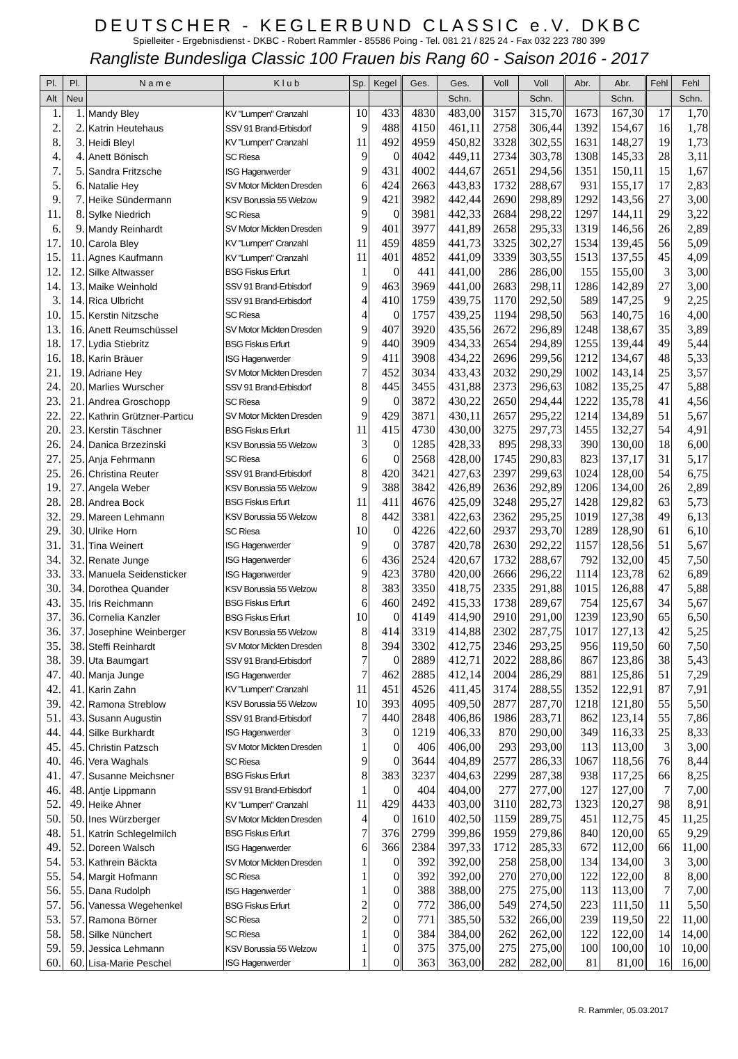DEUTSCHER - KEGLERBUND CLASSIC e.V. DKBC
Spielleiter - Ergebnisdienst - DKBC - Robert Rammler - 85586 Poing - Tel. 081 21 / 825 24 - Fax 032 223 780 399
Rangliste Bundesliga Classic 100 Frauen bis Rang 60 - Saison 2016 - 2017
| Pl. | Pl. | N a m e | K l u b | Sp. | Kegel | Ges. | Ges. | Voll | Voll | Abr. | Abr. | Fehl | Fehl |
| --- | --- | --- | --- | --- | --- | --- | --- | --- | --- | --- | --- | --- | --- |
| Alt | Neu | | | | | | Schn. | | Schn. | | Schn. | | Schn. |
| 1. | 1. | Mandy Bley | KV "Lumpen" Cranzahl | 10 | 433 | 4830 | 483,00 | 3157 | 315,70 | 1673 | 167,30 | 17 | 1,70 |
| 2. | 2. | Katrin Heutehaus | SSV 91 Brand-Erbisdorf | 9 | 488 | 4150 | 461,11 | 2758 | 306,44 | 1392 | 154,67 | 16 | 1,78 |
| 8. | 3. | Heidi Bleyl | KV "Lumpen" Cranzahl | 11 | 492 | 4959 | 450,82 | 3328 | 302,55 | 1631 | 148,27 | 19 | 1,73 |
| 4. | 4. | Anett Bönisch | SC Riesa | 9 | 0 | 4042 | 449,11 | 2734 | 303,78 | 1308 | 145,33 | 28 | 3,11 |
| 7. | 5. | Sandra Fritzsche | ISG Hagenwerder | 9 | 431 | 4002 | 444,67 | 2651 | 294,56 | 1351 | 150,11 | 15 | 1,67 |
| 5. | 6. | Natalie Hey | SV Motor Mickten Dresden | 6 | 424 | 2663 | 443,83 | 1732 | 288,67 | 931 | 155,17 | 17 | 2,83 |
| 9. | 7. | Heike Sündermann | KSV Borussia 55 Welzow | 9 | 421 | 3982 | 442,44 | 2690 | 298,89 | 1292 | 143,56 | 27 | 3,00 |
| 11. | 8. | Sylke Niedrich | SC Riesa | 9 | 0 | 3981 | 442,33 | 2684 | 298,22 | 1297 | 144,11 | 29 | 3,22 |
| 6. | 9. | Mandy Reinhardt | SV Motor Mickten Dresden | 9 | 401 | 3977 | 441,89 | 2658 | 295,33 | 1319 | 146,56 | 26 | 2,89 |
| 17. | 10. | Carola Bley | KV "Lumpen" Cranzahl | 11 | 459 | 4859 | 441,73 | 3325 | 302,27 | 1534 | 139,45 | 56 | 5,09 |
| 15. | 11. | Agnes Kaufmann | KV "Lumpen" Cranzahl | 11 | 401 | 4852 | 441,09 | 3339 | 303,55 | 1513 | 137,55 | 45 | 4,09 |
| 12. | 12. | Silke Altwasser | BSG Fiskus Erfurt | 1 | 0 | 441 | 441,00 | 286 | 286,00 | 155 | 155,00 | 3 | 3,00 |
| 14. | 13. | Maike Weinhold | SSV 91 Brand-Erbisdorf | 9 | 463 | 3969 | 441,00 | 2683 | 298,11 | 1286 | 142,89 | 27 | 3,00 |
| 3. | 14. | Rica Ulbricht | SSV 91 Brand-Erbisdorf | 4 | 410 | 1759 | 439,75 | 1170 | 292,50 | 589 | 147,25 | 9 | 2,25 |
| 10. | 15. | Kerstin Nitzsche | SC Riesa | 4 | 0 | 1757 | 439,25 | 1194 | 298,50 | 563 | 140,75 | 16 | 4,00 |
| 13. | 16. | Anett Reumschüssel | SV Motor Mickten Dresden | 9 | 407 | 3920 | 435,56 | 2672 | 296,89 | 1248 | 138,67 | 35 | 3,89 |
| 18. | 17. | Lydia Stiebritz | BSG Fiskus Erfurt | 9 | 440 | 3909 | 434,33 | 2654 | 294,89 | 1255 | 139,44 | 49 | 5,44 |
| 16. | 18. | Karin Bräuer | ISG Hagenwerder | 9 | 411 | 3908 | 434,22 | 2696 | 299,56 | 1212 | 134,67 | 48 | 5,33 |
| 21. | 19. | Adriane Hey | SV Motor Mickten Dresden | 7 | 452 | 3034 | 433,43 | 2032 | 290,29 | 1002 | 143,14 | 25 | 3,57 |
| 24. | 20. | Marlies Wurscher | SSV 91 Brand-Erbisdorf | 8 | 445 | 3455 | 431,88 | 2373 | 296,63 | 1082 | 135,25 | 47 | 5,88 |
| 23. | 21. | Andrea Groschopp | SC Riesa | 9 | 0 | 3872 | 430,22 | 2650 | 294,44 | 1222 | 135,78 | 41 | 4,56 |
| 22. | 22. | Kathrin Grützner-Particu | SV Motor Mickten Dresden | 9 | 429 | 3871 | 430,11 | 2657 | 295,22 | 1214 | 134,89 | 51 | 5,67 |
| 20. | 23. | Kerstin Täschner | BSG Fiskus Erfurt | 11 | 415 | 4730 | 430,00 | 3275 | 297,73 | 1455 | 132,27 | 54 | 4,91 |
| 26. | 24. | Danica Brzezinski | KSV Borussia 55 Welzow | 3 | 0 | 1285 | 428,33 | 895 | 298,33 | 390 | 130,00 | 18 | 6,00 |
| 27. | 25. | Anja Fehrmann | SC Riesa | 6 | 0 | 2568 | 428,00 | 1745 | 290,83 | 823 | 137,17 | 31 | 5,17 |
| 25. | 26. | Christina Reuter | SSV 91 Brand-Erbisdorf | 8 | 420 | 3421 | 427,63 | 2397 | 299,63 | 1024 | 128,00 | 54 | 6,75 |
| 19. | 27. | Angela Weber | KSV Borussia 55 Welzow | 9 | 388 | 3842 | 426,89 | 2636 | 292,89 | 1206 | 134,00 | 26 | 2,89 |
| 28. | 28. | Andrea Bock | BSG Fiskus Erfurt | 11 | 411 | 4676 | 425,09 | 3248 | 295,27 | 1428 | 129,82 | 63 | 5,73 |
| 32. | 29. | Mareen Lehmann | KSV Borussia 55 Welzow | 8 | 442 | 3381 | 422,63 | 2362 | 295,25 | 1019 | 127,38 | 49 | 6,13 |
| 29. | 30. | Ulrike Horn | SC Riesa | 10 | 0 | 4226 | 422,60 | 2937 | 293,70 | 1289 | 128,90 | 61 | 6,10 |
| 31. | 31. | Tina Weinert | ISG Hagenwerder | 9 | 0 | 3787 | 420,78 | 2630 | 292,22 | 1157 | 128,56 | 51 | 5,67 |
| 34. | 32. | Renate Junge | ISG Hagenwerder | 6 | 436 | 2524 | 420,67 | 1732 | 288,67 | 792 | 132,00 | 45 | 7,50 |
| 33. | 33. | Manuela Seidensticker | ISG Hagenwerder | 9 | 423 | 3780 | 420,00 | 2666 | 296,22 | 1114 | 123,78 | 62 | 6,89 |
| 30. | 34. | Dorothea Quander | KSV Borussia 55 Welzow | 8 | 383 | 3350 | 418,75 | 2335 | 291,88 | 1015 | 126,88 | 47 | 5,88 |
| 43. | 35. | Iris Reichmann | BSG Fiskus Erfurt | 6 | 460 | 2492 | 415,33 | 1738 | 289,67 | 754 | 125,67 | 34 | 5,67 |
| 37. | 36. | Cornelia Kanzler | BSG Fiskus Erfurt | 10 | 0 | 4149 | 414,90 | 2910 | 291,00 | 1239 | 123,90 | 65 | 6,50 |
| 36. | 37. | Josephine Weinberger | KSV Borussia 55 Welzow | 8 | 414 | 3319 | 414,88 | 2302 | 287,75 | 1017 | 127,13 | 42 | 5,25 |
| 35. | 38. | Steffi Reinhardt | SV Motor Mickten Dresden | 8 | 394 | 3302 | 412,75 | 2346 | 293,25 | 956 | 119,50 | 60 | 7,50 |
| 38. | 39. | Uta Baumgart | SSV 91 Brand-Erbisdorf | 7 | 0 | 2889 | 412,71 | 2022 | 288,86 | 867 | 123,86 | 38 | 5,43 |
| 47. | 40. | Manja Junge | ISG Hagenwerder | 7 | 462 | 2885 | 412,14 | 2004 | 286,29 | 881 | 125,86 | 51 | 7,29 |
| 42. | 41. | Karin Zahn | KV "Lumpen" Cranzahl | 11 | 451 | 4526 | 411,45 | 3174 | 288,55 | 1352 | 122,91 | 87 | 7,91 |
| 39. | 42. | Ramona Streblow | KSV Borussia 55 Welzow | 10 | 393 | 4095 | 409,50 | 2877 | 287,70 | 1218 | 121,80 | 55 | 5,50 |
| 51. | 43. | Susann Augustin | SSV 91 Brand-Erbisdorf | 7 | 440 | 2848 | 406,86 | 1986 | 283,71 | 862 | 123,14 | 55 | 7,86 |
| 44. | 44. | Silke Burkhardt | ISG Hagenwerder | 3 | 0 | 1219 | 406,33 | 870 | 290,00 | 349 | 116,33 | 25 | 8,33 |
| 45. | 45. | Christin Patzsch | SV Motor Mickten Dresden | 1 | 0 | 406 | 406,00 | 293 | 293,00 | 113 | 113,00 | 3 | 3,00 |
| 40. | 46. | Vera Waghals | SC Riesa | 9 | 0 | 3644 | 404,89 | 2577 | 286,33 | 1067 | 118,56 | 76 | 8,44 |
| 41. | 47. | Susanne Meichsner | BSG Fiskus Erfurt | 8 | 383 | 3237 | 404,63 | 2299 | 287,38 | 938 | 117,25 | 66 | 8,25 |
| 46. | 48. | Antje Lippmann | SSV 91 Brand-Erbisdorf | 1 | 0 | 404 | 404,00 | 277 | 277,00 | 127 | 127,00 | 7 | 7,00 |
| 52. | 49. | Heike Ahner | KV "Lumpen" Cranzahl | 11 | 429 | 4433 | 403,00 | 3110 | 282,73 | 1323 | 120,27 | 98 | 8,91 |
| 50. | 50. | Ines Würzberger | SV Motor Mickten Dresden | 4 | 0 | 1610 | 402,50 | 1159 | 289,75 | 451 | 112,75 | 45 | 11,25 |
| 48. | 51. | Katrin Schlegelmilch | BSG Fiskus Erfurt | 7 | 376 | 2799 | 399,86 | 1959 | 279,86 | 840 | 120,00 | 65 | 9,29 |
| 49. | 52. | Doreen Walsch | ISG Hagenwerder | 6 | 366 | 2384 | 397,33 | 1712 | 285,33 | 672 | 112,00 | 66 | 11,00 |
| 54. | 53. | Kathrein Bäckta | SV Motor Mickten Dresden | 1 | 0 | 392 | 392,00 | 258 | 258,00 | 134 | 134,00 | 3 | 3,00 |
| 55. | 54. | Margit Hofmann | SC Riesa | 1 | 0 | 392 | 392,00 | 270 | 270,00 | 122 | 122,00 | 8 | 8,00 |
| 56. | 55. | Dana Rudolph | ISG Hagenwerder | 1 | 0 | 388 | 388,00 | 275 | 275,00 | 113 | 113,00 | 7 | 7,00 |
| 57. | 56. | Vanessa Wegehenkel | BSG Fiskus Erfurt | 2 | 0 | 772 | 386,00 | 549 | 274,50 | 223 | 111,50 | 11 | 5,50 |
| 53. | 57. | Ramona Börner | SC Riesa | 2 | 0 | 771 | 385,50 | 532 | 266,00 | 239 | 119,50 | 22 | 11,00 |
| 58. | 58. | Silke Nünchert | SC Riesa | 1 | 0 | 384 | 384,00 | 262 | 262,00 | 122 | 122,00 | 14 | 14,00 |
| 59. | 59. | Jessica Lehmann | KSV Borussia 55 Welzow | 1 | 0 | 375 | 375,00 | 275 | 275,00 | 100 | 100,00 | 10 | 10,00 |
| 60. | 60. | Lisa-Marie Peschel | ISG Hagenwerder | 1 | 0 | 363 | 363,00 | 282 | 282,00 | 81 | 81,00 | 16 | 16,00 |
R. Rammler, 05.03.2017